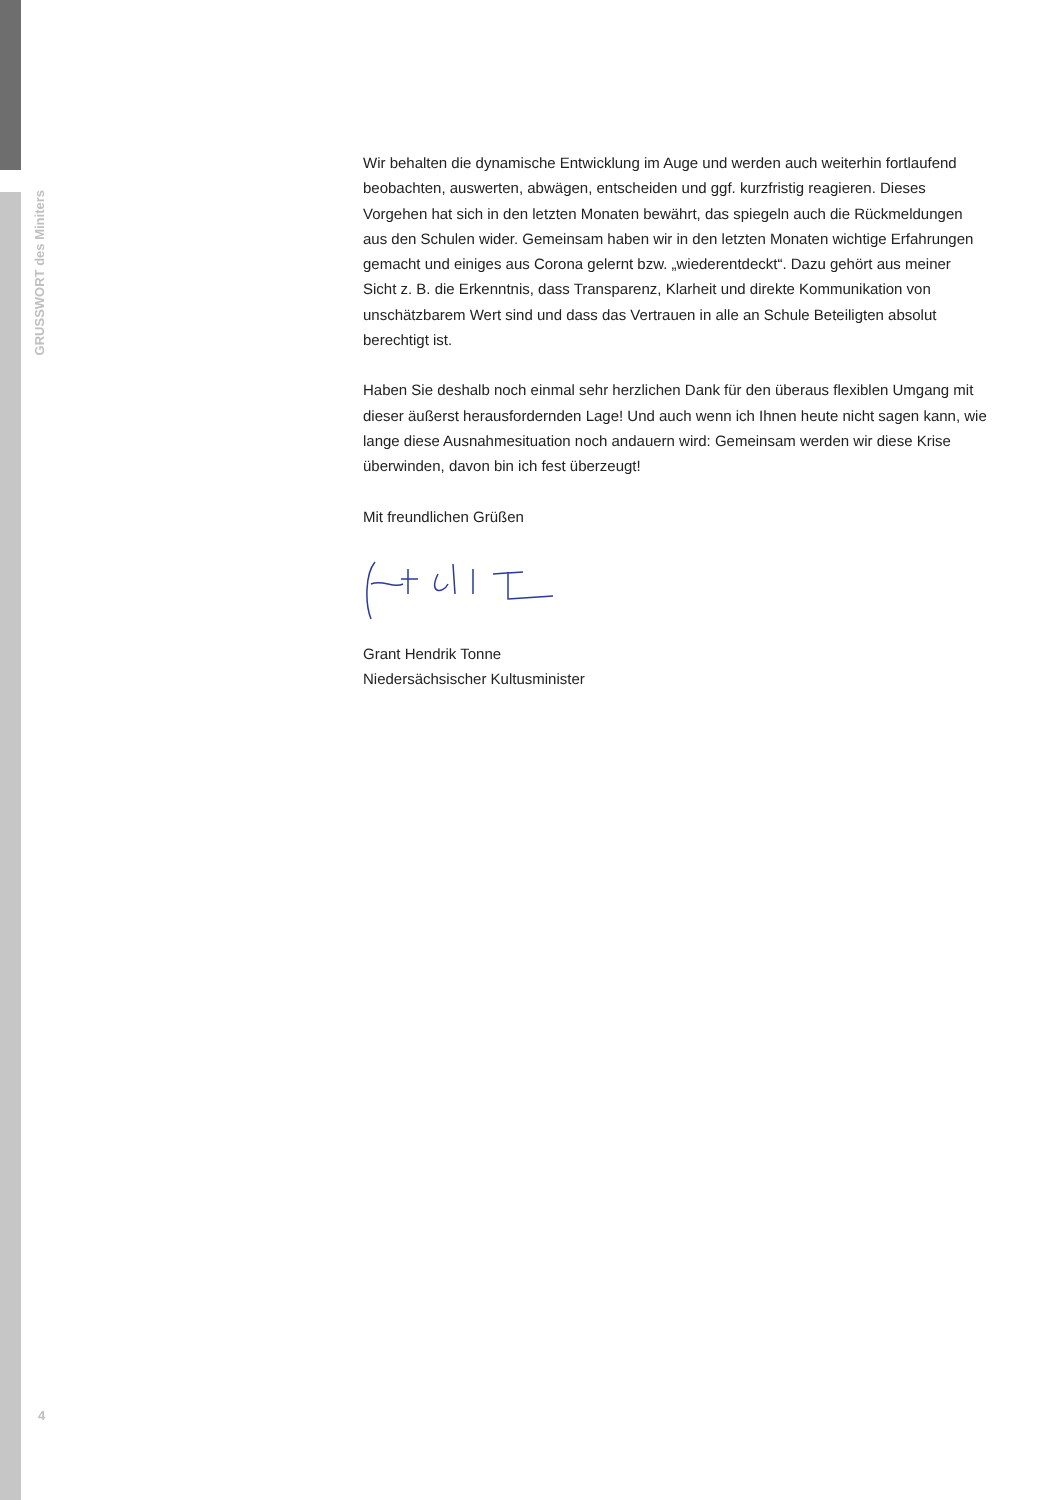GRUSSWORT des Miniters
Wir behalten die dynamische Entwicklung im Auge und werden auch weiterhin fortlaufend beobachten, auswerten, abwägen, entscheiden und ggf. kurzfristig reagieren. Dieses Vorgehen hat sich in den letzten Monaten bewährt, das spiegeln auch die Rückmeldungen aus den Schulen wider. Gemeinsam haben wir in den letzten Monaten wichtige Erfahrungen gemacht und einiges aus Corona gelernt bzw. „wiederentdeckt“. Dazu gehört aus meiner Sicht z. B. die Erkenntnis, dass Transparenz, Klarheit und direkte Kommunikation von unschätzbarem Wert sind und dass das Vertrauen in alle an Schule Beteiligten absolut berechtigt ist.
Haben Sie deshalb noch einmal sehr herzlichen Dank für den überaus flexiblen Umgang mit dieser äußerst herausfordernden Lage! Und auch wenn ich Ihnen heute nicht sagen kann, wie lange diese Ausnahmesituation noch andauern wird: Gemeinsam werden wir diese Krise überwinden, davon bin ich fest überzeugt!
Mit freundlichen Grüßen
Grant Hendrik Tonne
Niedersächsischer Kultusminister
4